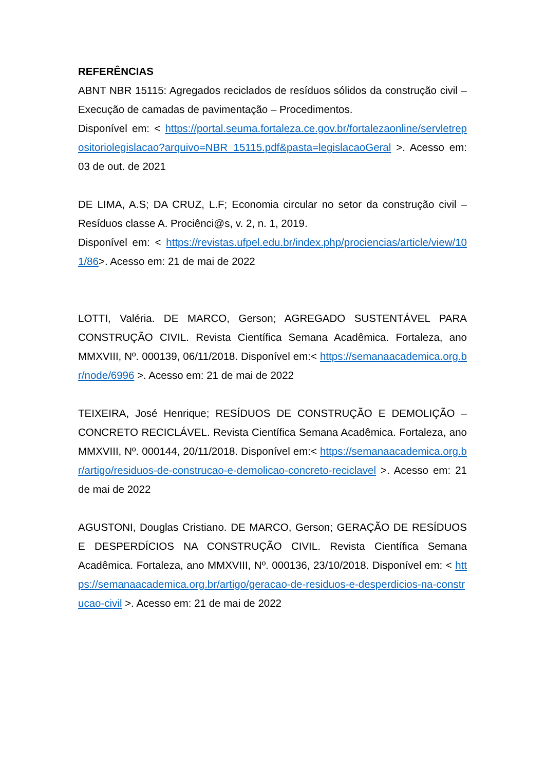REFERÊNCIAS
ABNT NBR 15115: Agregados reciclados de resíduos sólidos da construção civil – Execução de camadas de pavimentação – Procedimentos.
Disponível em: < https://portal.seuma.fortaleza.ce.gov.br/fortalezaonline/servletrepositoriolegislacao?arquivo=NBR_15115.pdf&pasta=legislacaoGeral >. Acesso em: 03 de out. de 2021
DE LIMA, A.S; DA CRUZ, L.F; Economia circular no setor da construção civil – Resíduos classe A. Prociênci@s, v. 2, n. 1, 2019.
Disponível em: < https://revistas.ufpel.edu.br/index.php/prociencias/article/view/101/86>. Acesso em: 21 de mai de 2022
LOTTI, Valéria. DE MARCO, Gerson; AGREGADO SUSTENTÁVEL PARA CONSTRUÇÃO CIVIL. Revista Científica Semana Acadêmica. Fortaleza, ano MMXVIII, Nº. 000139, 06/11/2018. Disponível em:< https://semanaacademica.org.br/node/6996 >. Acesso em: 21 de mai de 2022
TEIXEIRA, José Henrique; RESÍDUOS DE CONSTRUÇÃO E DEMOLIÇÃO – CONCRETO RECICLÁVEL. Revista Científica Semana Acadêmica. Fortaleza, ano MMXVIII, Nº. 000144, 20/11/2018. Disponível em:< https://semanaacademica.org.br/artigo/residuos-de-construcao-e-demolicao-concreto-reciclavel >. Acesso em: 21 de mai de 2022
AGUSTONI, Douglas Cristiano. DE MARCO, Gerson; GERAÇÃO DE RESÍDUOS E DESPERDÍCIOS NA CONSTRUÇÃO CIVIL. Revista Científica Semana Acadêmica. Fortaleza, ano MMXVIII, Nº. 000136, 23/10/2018. Disponível em: < https://semanaacademica.org.br/artigo/geracao-de-residuos-e-desperdicios-na-construcao-civil >. Acesso em: 21 de mai de 2022